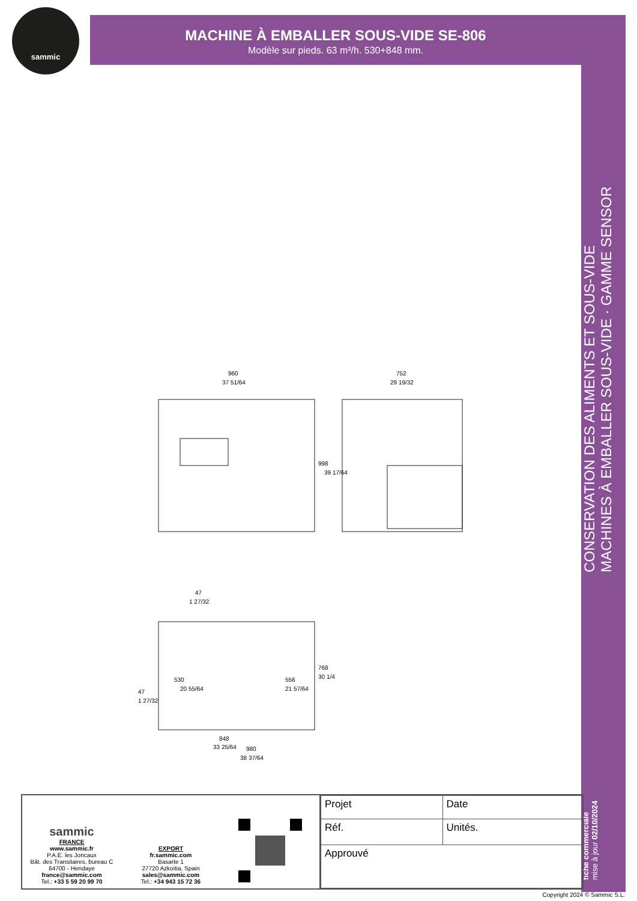sammic
MACHINE À EMBALLER SOUS-VIDE SE-806
Modèle sur pieds. 63 m³/h. 530+848 mm.
fiche commerciale
mise à jour 02/10/2024
CONSERVATION DES ALIMENTS ET SOUS-VIDE
MACHINES À EMBALLER SOUS-VIDE · GAMME SENSOR
960
37 51/64
752
29 19/32
998
39 17/64
47
1 27/32
530
20 55/64
556
21 57/64
768
30 1/4
47
1 27/32
848
33 25/64
980
38 37/64
sammic
FRANCE
www.sammic.fr
P.A.E. les Joncaux
Bât. des Transitaires, bureau C
64700 - Hendaye
france@sammic.com
Tel.: +33 5 59 20 99 70
EXPORT
fr.sammic.com
Basarte 1
27720 Azkoitia, Spain
sales@sammic.com
Tel.: +34 943 15 72 36
| Projet | Date |
| Réf. | Unités. |
| Approuvé | |
Copyright 2024 © Sammic S.L.